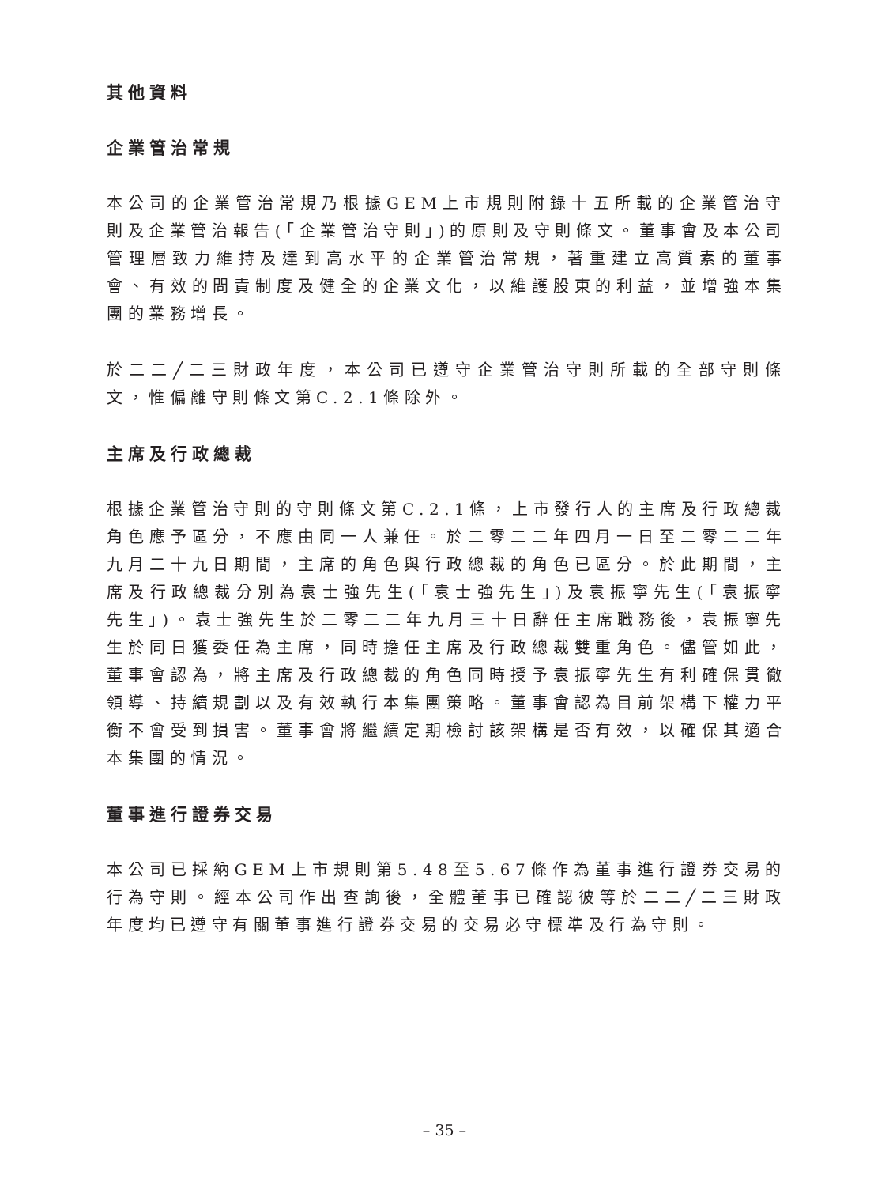其他資料
企業管治常規
本公司的企業管治常規乃根據GEM上市規則附錄十五所載的企業管治守則及企業管治報告(「企業管治守則」)的原則及守則條文。董事會及本公司管理層致力維持及達到高水平的企業管治常規，著重建立高質素的董事會、有效的問責制度及健全的企業文化，以維護股東的利益，並增強本集團的業務增長。
於二二╱二三財政年度，本公司已遵守企業管治守則所載的全部守則條文，惟偏離守則條文第C.2.1條除外。
主席及行政總裁
根據企業管治守則的守則條文第C.2.1條，上市發行人的主席及行政總裁角色應予區分，不應由同一人兼任。於二零二二年四月一日至二零二二年九月二十九日期間，主席的角色與行政總裁的角色已區分。於此期間，主席及行政總裁分別為袁士強先生(「袁士強先生」)及袁振寧先生(「袁振寧先生」)。袁士強先生於二零二二年九月三十日辭任主席職務後，袁振寧先生於同日獲委任為主席，同時擔任主席及行政總裁雙重角色。儘管如此，董事會認為，將主席及行政總裁的角色同時授予袁振寧先生有利確保貫徹領導、持續規劃以及有效執行本集團策略。董事會認為目前架構下權力平衡不會受到損害。董事會將繼續定期檢討該架構是否有效，以確保其適合本集團的情況。
董事進行證券交易
本公司已採納GEM上市規則第5.48至5.67條作為董事進行證券交易的行為守則。經本公司作出查詢後，全體董事已確認彼等於二二╱二三財政年度均已遵守有關董事進行證券交易的交易必守標準及行為守則。
– 35 –